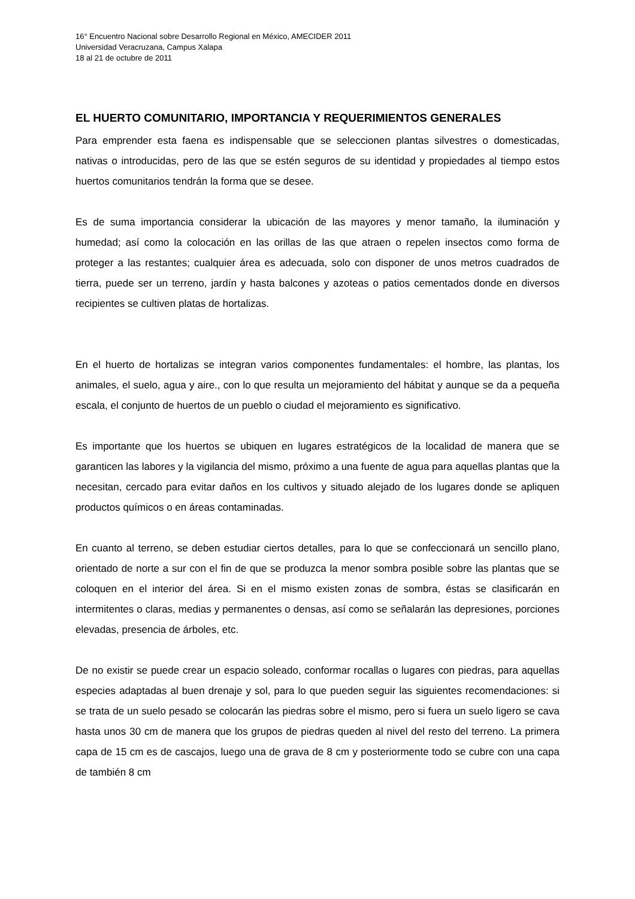16° Encuentro Nacional sobre Desarrollo Regional en México, AMECIDER 2011
Universidad Veracruzana, Campus Xalapa
18 al 21 de octubre de 2011
EL HUERTO COMUNITARIO, IMPORTANCIA Y REQUERIMIENTOS GENERALES
Para emprender esta faena es indispensable que se seleccionen plantas silvestres o domesticadas, nativas o introducidas, pero de las que se estén seguros de su identidad y propiedades al tiempo estos huertos comunitarios tendrán la forma que se desee.
Es de suma importancia considerar la ubicación de las mayores y menor tamaño, la iluminación y humedad; así como la colocación en las orillas de las que atraen o repelen insectos como forma de proteger a las restantes; cualquier área es adecuada, solo con disponer de unos metros cuadrados de tierra, puede ser un terreno, jardín y hasta balcones y azoteas o patios cementados donde en diversos recipientes se cultiven platas de hortalizas.
En el huerto de hortalizas se integran varios componentes fundamentales: el hombre, las plantas, los animales, el suelo, agua y aire., con lo que resulta un mejoramiento del hábitat y aunque se da a pequeña escala, el conjunto de huertos de un pueblo o ciudad el mejoramiento es significativo.
Es importante que los huertos se ubiquen en lugares estratégicos de la localidad de manera que se garanticen las labores y la vigilancia del mismo, próximo a una fuente de agua para aquellas plantas que la necesitan, cercado para evitar daños en los cultivos y situado alejado de los lugares donde se apliquen productos químicos o en áreas contaminadas.
En cuanto al terreno, se deben estudiar ciertos detalles, para lo que se confeccionará un sencillo plano, orientado de norte a sur con el fin de que se produzca la menor sombra posible sobre las plantas que se coloquen en el interior del área. Si en el mismo existen zonas de sombra, éstas se clasificarán en intermitentes o claras, medias y permanentes o densas, así como se señalarán las depresiones, porciones elevadas, presencia de árboles, etc.
De no existir se puede crear un espacio soleado, conformar rocallas o lugares con piedras, para aquellas especies adaptadas al buen drenaje y sol, para lo que pueden seguir las siguientes recomendaciones: si se trata de un suelo pesado se colocarán las piedras sobre el mismo, pero si fuera un suelo ligero se cava hasta unos 30 cm de manera que los grupos de piedras queden al nivel del resto del terreno. La primera capa de 15 cm es de cascajos, luego una de grava de 8 cm y posteriormente todo se cubre con una capa de también 8 cm